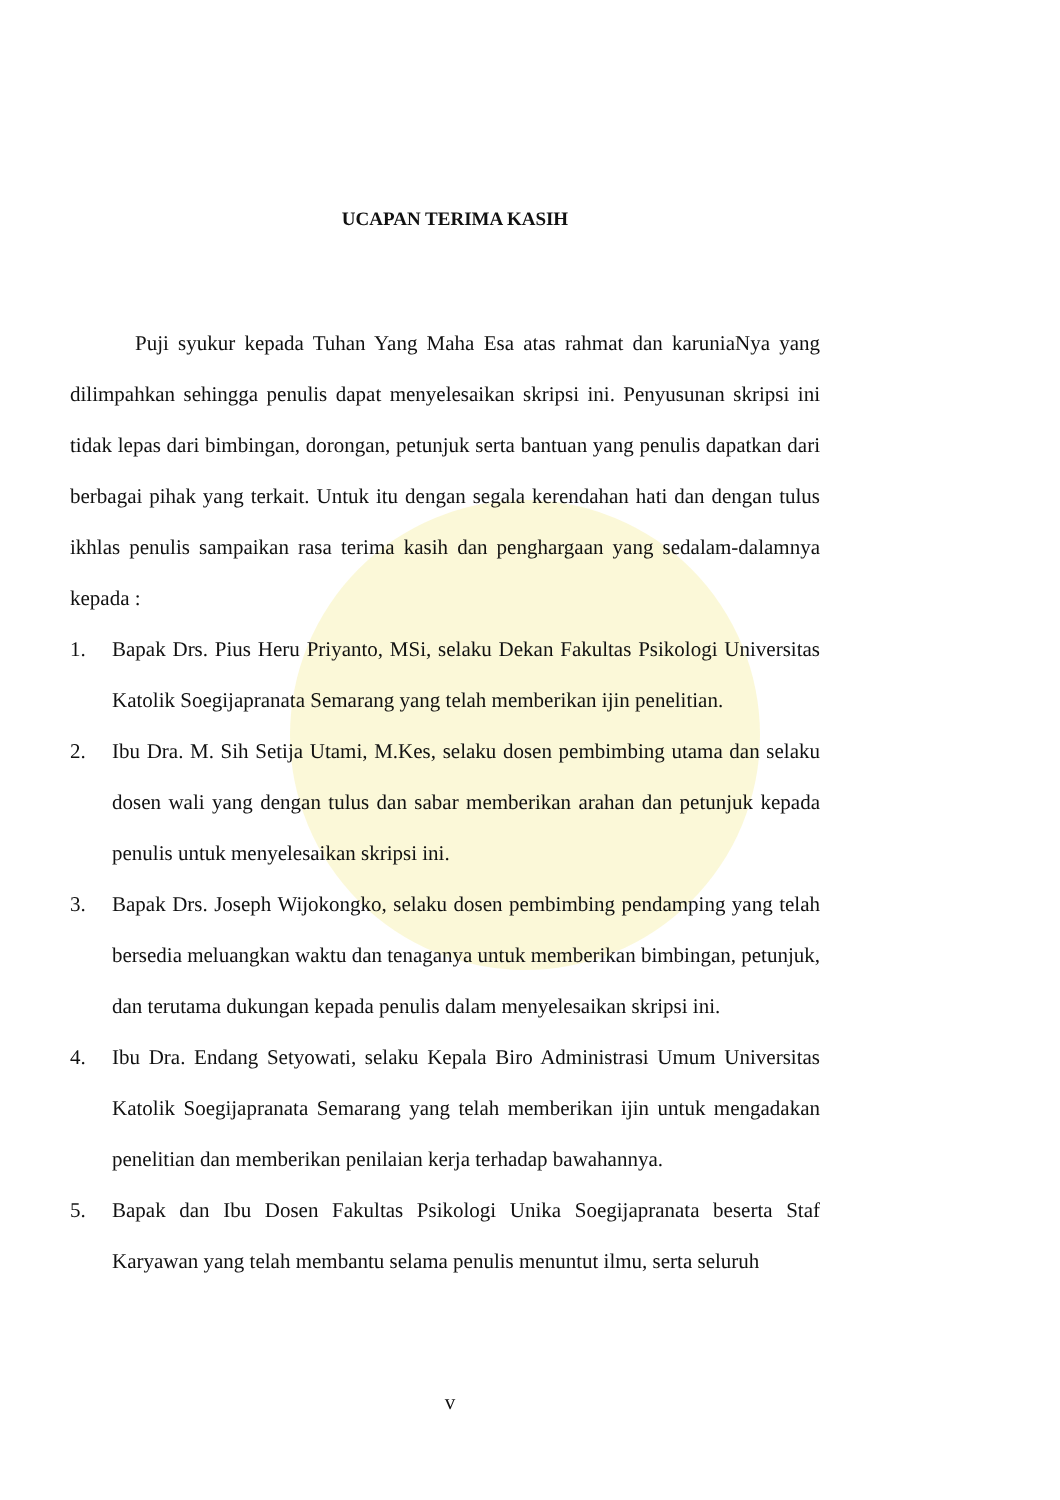UCAPAN TERIMA KASIH
Puji syukur kepada Tuhan Yang Maha Esa atas rahmat dan karuniaNya yang dilimpahkan sehingga penulis dapat menyelesaikan skripsi ini. Penyusunan skripsi ini tidak lepas dari bimbingan, dorongan, petunjuk serta bantuan yang penulis dapatkan dari berbagai pihak yang terkait. Untuk itu dengan segala kerendahan hati dan dengan tulus ikhlas penulis sampaikan rasa terima kasih dan penghargaan yang sedalam-dalamnya kepada :
1. Bapak Drs. Pius Heru Priyanto, MSi, selaku Dekan Fakultas Psikologi Universitas Katolik Soegijapranata Semarang yang telah memberikan ijin penelitian.
2. Ibu Dra. M. Sih Setija Utami, M.Kes, selaku dosen pembimbing utama dan selaku dosen wali yang dengan tulus dan sabar memberikan arahan dan petunjuk kepada penulis untuk menyelesaikan skripsi ini.
3. Bapak Drs. Joseph Wijokongko, selaku dosen pembimbing pendamping yang telah bersedia meluangkan waktu dan tenaganya untuk memberikan bimbingan, petunjuk, dan terutama dukungan kepada penulis dalam menyelesaikan skripsi ini.
4. Ibu Dra. Endang Setyowati, selaku Kepala Biro Administrasi Umum Universitas Katolik Soegijapranata Semarang yang telah memberikan ijin untuk mengadakan penelitian dan memberikan penilaian kerja terhadap bawahannya.
5. Bapak dan Ibu Dosen Fakultas Psikologi Unika Soegijapranata beserta Staf Karyawan yang telah membantu selama penulis menuntut ilmu, serta seluruh
v